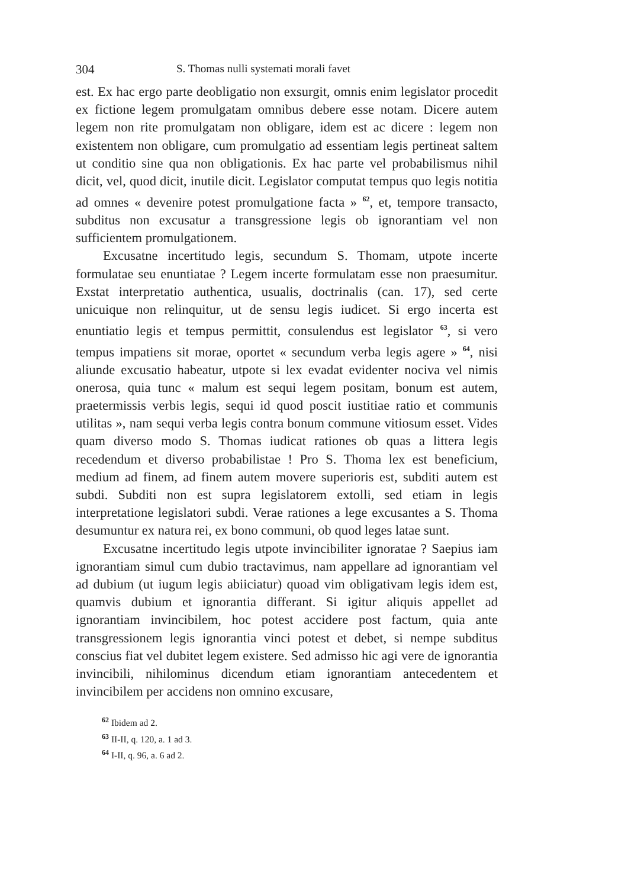304 S. Thomas nulli systemati morali favet
est. Ex hac ergo parte deobligatio non exsurgit, omnis enim legislator procedit ex fictione legem promulgatam omnibus debere esse notam. Dicere autem legem non rite promulgatam non obligare, idem est ac dicere : legem non existentem non obligare, cum promulgatio ad essentiam legis pertineat saltem ut conditio sine qua non obligationis. Ex hac parte vel probabilismus nihil dicit, vel, quod dicit, inutile dicit. Legislator computat tempus quo legis notitia ad omnes « devenire potest promulgatione facta » <sup>62</sup>, et, tempore transacto, subditus non excusatur a transgressione legis ob ignorantiam vel non sufficientem promulgationem.
Excusatne incertitudo legis, secundum S. Thomam, utpote incerte formulatae seu enuntiatae ? Legem incerte formulatam esse non praesumitur. Exstat interpretatio authentica, usualis, doctrinalis (can. 17), sed certe unicuique non relinquitur, ut de sensu legis iudicet. Si ergo incerta est enuntiatio legis et tempus permittit, consulendus est legislator <sup>63</sup>, si vero tempus impatiens sit morae, oportet « secundum verba legis agere » <sup>64</sup>, nisi aliunde excusatio habeatur, utpote si lex evadat evidenter nociva vel nimis onerosa, quia tunc « malum est sequi legem positam, bonum est autem, praetermissis verbis legis, sequi id quod poscit iustitiae ratio et communis utilitas », nam sequi verba legis contra bonum commune vitiosum esset. Vides quam diverso modo S. Thomas iudicat rationes ob quas a littera legis recedendum et diverso probabilistae ! Pro S. Thoma lex est beneficium, medium ad finem, ad finem autem movere superioris est, subditi autem est subdi. Subditi non est supra legislatorem extolli, sed etiam in legis interpretatione legislatori subdi. Verae rationes a lege excusantes a S. Thoma desumuntur ex natura rei, ex bono communi, ob quod leges latae sunt.
Excusatne incertitudo legis utpote invincibiliter ignoratae ? Saepius iam ignorantiam simul cum dubio tractavimus, nam appellare ad ignorantiam vel ad dubium (ut iugum legis abiiciatur) quoad vim obligativam legis idem est, quamvis dubium et ignorantia differant. Si igitur aliquis appellet ad ignorantiam invincibilem, hoc potest accidere post factum, quia ante transgressionem legis ignorantia vinci potest et debet, si nempe subditus conscius fiat vel dubitet legem existere. Sed admisso hic agi vere de ignorantia invincibili, nihilominus dicendum etiam ignorantiam antecedentem et invincibilem per accidens non omnino excusare,
<sup>62</sup> Ibidem ad 2.
<sup>63</sup> II-II, q. 120, a. 1 ad 3.
<sup>64</sup> I-II, q. 96, a. 6 ad 2.